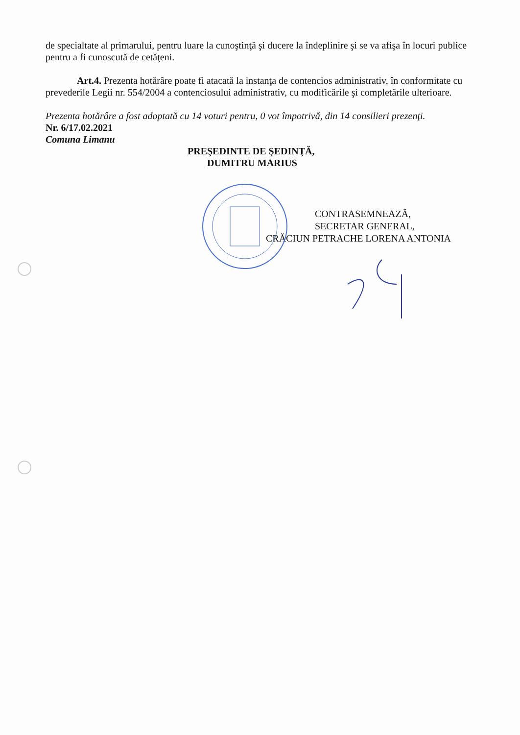de specialtate al primarului, pentru luare la cunoştinţă şi ducere la îndeplinire şi se va afişa în locuri publice pentru a fi cunoscută de cetăţeni.
Art.4. Prezenta hotărâre poate fi atacată la instanţa de contencios administrativ, în conformitate cu prevederile Legii nr. 554/2004 a contenciosului administrativ, cu modificările şi completările ulterioare.
Prezenta hotărâre a fost adoptată cu 14 voturi pentru, 0 vot împotrivă, din 14 consilieri prezenţi.
Nr. 6/17.02.2021
Comuna Limanu
PREŞEDINTE DE ŞEDINŢĂ,
DUMITRU MARIUS
CONTRASEMNEAZĂ,
SECRETAR GENERAL,
CRĂCIUN PETRACHE LORENA ANTONIA